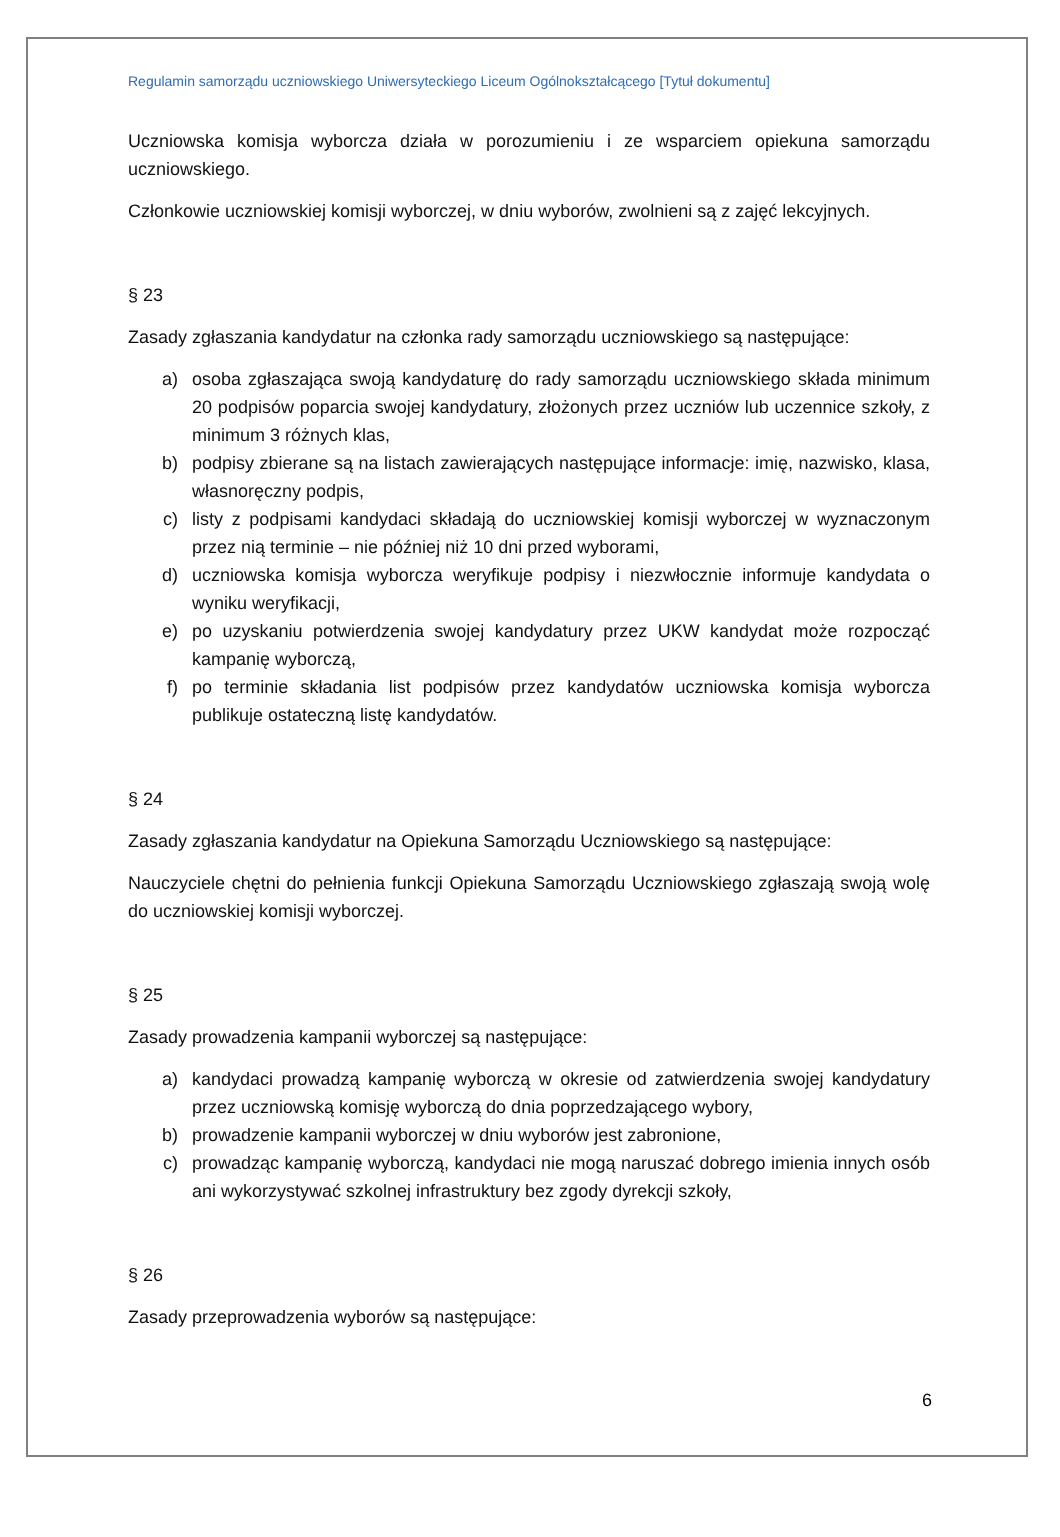Regulamin samorządu uczniowskiego Uniwersyteckiego Liceum Ogólnokształcącego [Tytuł dokumentu]
Uczniowska komisja wyborcza działa w porozumieniu i ze wsparciem opiekuna samorządu uczniowskiego.
Członkowie uczniowskiej komisji wyborczej, w dniu wyborów, zwolnieni są z zajęć lekcyjnych.
§ 23
Zasady zgłaszania kandydatur na członka rady samorządu uczniowskiego są następujące:
a) osoba zgłaszająca swoją kandydaturę do rady samorządu uczniowskiego składa minimum 20 podpisów poparcia swojej kandydatury, złożonych przez uczniów lub uczennice szkoły, z minimum 3 różnych klas,
b) podpisy zbierane są na listach zawierających następujące informacje: imię, nazwisko, klasa, własnoręczny podpis,
c) listy z podpisami kandydaci składają do uczniowskiej komisji wyborczej w wyznaczonym przez nią terminie – nie później niż 10 dni przed wyborami,
d) uczniowska komisja wyborcza weryfikuje podpisy i niezwłocznie informuje kandydata o wyniku weryfikacji,
e) po uzyskaniu potwierdzenia swojej kandydatury przez UKW kandydat może rozpocząć kampanię wyborczą,
f) po terminie składania list podpisów przez kandydatów uczniowska komisja wyborcza publikuje ostateczną listę kandydatów.
§ 24
Zasady zgłaszania kandydatur na Opiekuna Samorządu Uczniowskiego są następujące:
Nauczyciele chętni do pełnienia funkcji Opiekuna Samorządu Uczniowskiego zgłaszają swoją wolę do uczniowskiej komisji wyborczej.
§ 25
Zasady prowadzenia kampanii wyborczej są następujące:
a) kandydaci prowadzą kampanię wyborczą w okresie od zatwierdzenia swojej kandydatury przez uczniowską komisję wyborczą do dnia poprzedzającego wybory,
b) prowadzenie kampanii wyborczej w dniu wyborów jest zabronione,
c) prowadząc kampanię wyborczą, kandydaci nie mogą naruszać dobrego imienia innych osób ani wykorzystywać szkolnej infrastruktury bez zgody dyrekcji szkoły,
§ 26
Zasady przeprowadzenia wyborów są następujące:
6